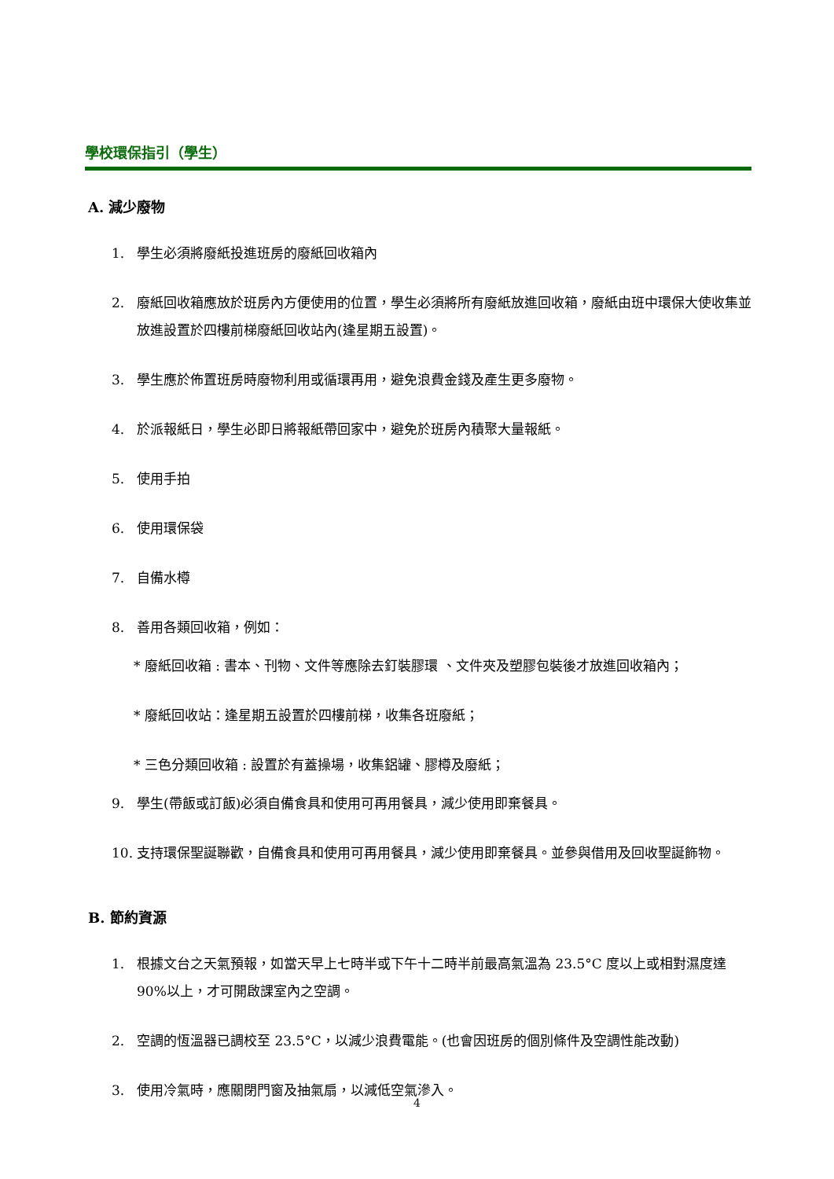學校環保指引（學生）
A. 減少廢物
1. 學生必須將廢紙投進班房的廢紙回收箱內
2. 廢紙回收箱應放於班房內方便使用的位置，學生必須將所有廢紙放進回收箱，廢紙由班中環保大使收集並放進設置於四樓前梯廢紙回收站內(逢星期五設置)。
3. 學生應於佈置班房時廢物利用或循環再用，避免浪費金錢及產生更多廢物。
4. 於派報紙日，學生必即日將報紙帶回家中，避免於班房內積聚大量報紙。
5. 使用手拍
6. 使用環保袋
7. 自備水樽
8. 善用各類回收箱，例如：
* 廢紙回收箱 : 書本、刊物、文件等應除去釘裝膠環 、文件夾及塑膠包裝後才放進回收箱內；
* 廢紙回收站：逢星期五設置於四樓前梯，收集各班廢紙；
* 三色分類回收箱 : 設置於有蓋操場，收集鋁罐、膠樽及廢紙；
9. 學生(帶飯或訂飯)必須自備食具和使用可再用餐具，減少使用即棄餐具。
10. 支持環保聖誕聯歡，自備食具和使用可再用餐具，減少使用即棄餐具。並參與借用及回收聖誕飾物。
B. 節約資源
1. 根據文台之天氣預報，如當天早上七時半或下午十二時半前最高氣溫為 23.5°C 度以上或相對濕度達 90%以上，才可開啟課室內之空調。
2. 空調的恆溫器已調校至 23.5°C，以減少浪費電能。(也會因班房的個別條件及空調性能改動)
3. 使用冷氣時，應關閉門窗及抽氣扇，以減低空氣滲入。
4